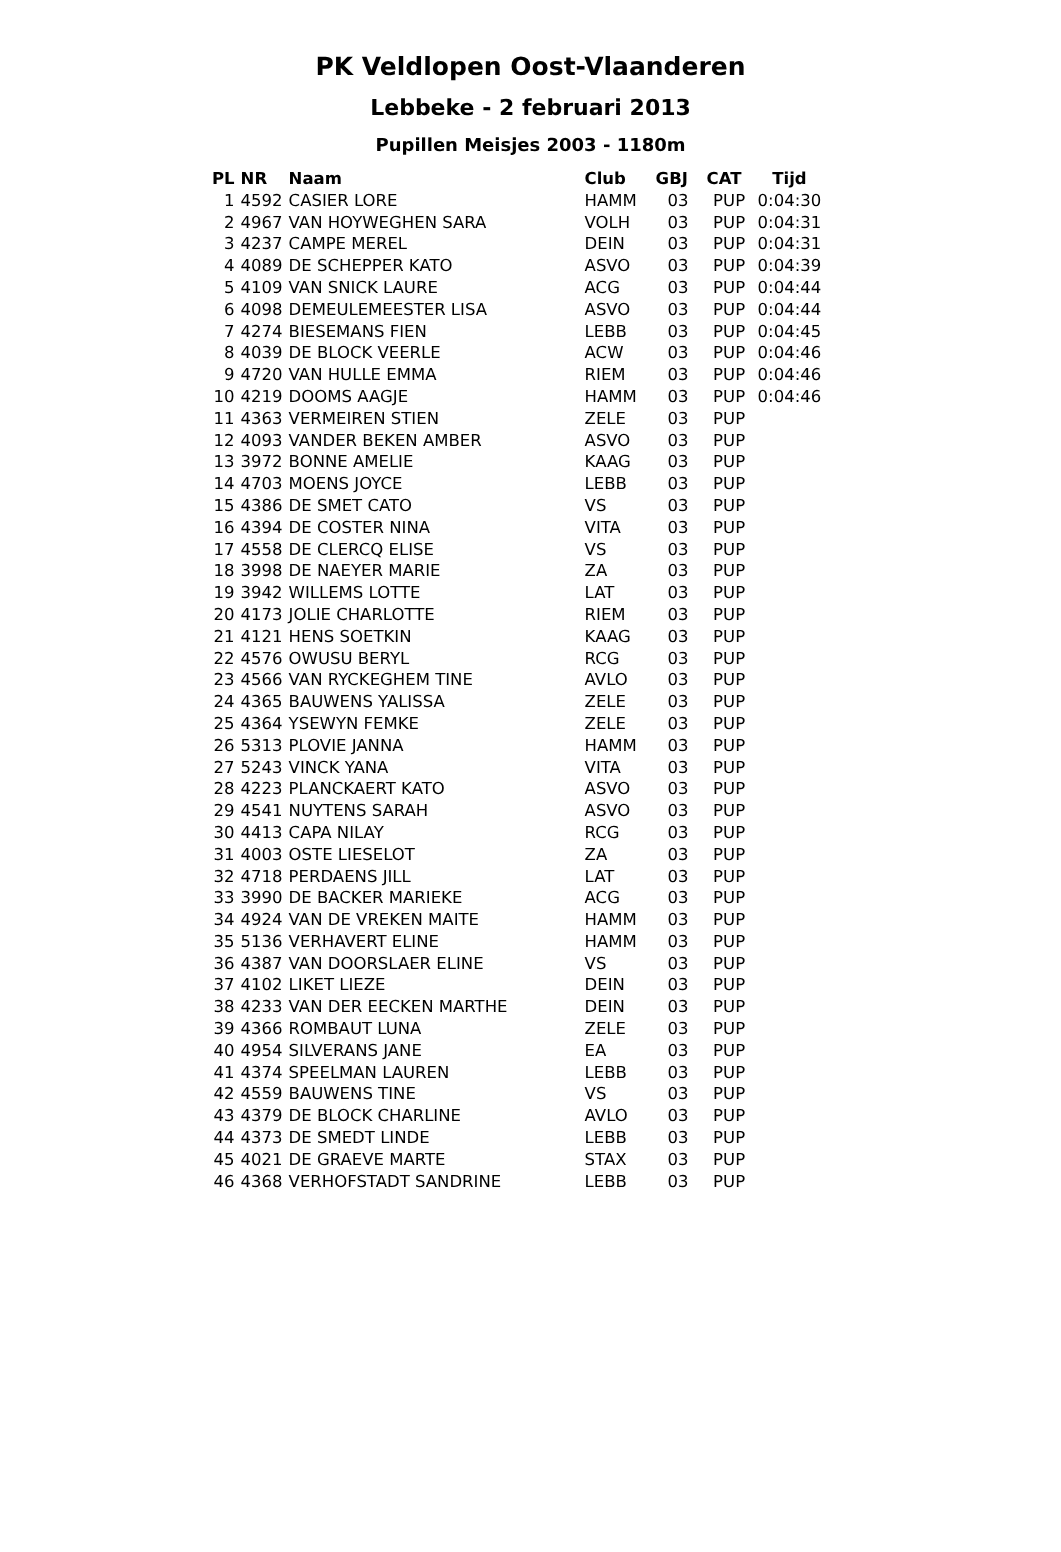PK Veldlopen Oost-Vlaanderen
Lebbeke - 2 februari 2013
Pupillen Meisjes 2003 - 1180m
| PL | NR | Naam | Club | GBJ | CAT | Tijd |
| --- | --- | --- | --- | --- | --- | --- |
| 1 | 4592 | CASIER LORE | HAMM | 03 | PUP | 0:04:30 |
| 2 | 4967 | VAN HOYWEGHEN SARA | VOLH | 03 | PUP | 0:04:31 |
| 3 | 4237 | CAMPE MEREL | DEIN | 03 | PUP | 0:04:31 |
| 4 | 4089 | DE SCHEPPER KATO | ASVO | 03 | PUP | 0:04:39 |
| 5 | 4109 | VAN SNICK LAURE | ACG | 03 | PUP | 0:04:44 |
| 6 | 4098 | DEMEULEMEESTER LISA | ASVO | 03 | PUP | 0:04:44 |
| 7 | 4274 | BIESEMANS FIEN | LEBB | 03 | PUP | 0:04:45 |
| 8 | 4039 | DE BLOCK VEERLE | ACW | 03 | PUP | 0:04:46 |
| 9 | 4720 | VAN HULLE EMMA | RIEM | 03 | PUP | 0:04:46 |
| 10 | 4219 | DOOMS AAGJE | HAMM | 03 | PUP | 0:04:46 |
| 11 | 4363 | VERMEIREN STIEN | ZELE | 03 | PUP | |
| 12 | 4093 | VANDER BEKEN AMBER | ASVO | 03 | PUP | |
| 13 | 3972 | BONNE AMELIE | KAAG | 03 | PUP | |
| 14 | 4703 | MOENS JOYCE | LEBB | 03 | PUP | |
| 15 | 4386 | DE SMET CATO | VS | 03 | PUP | |
| 16 | 4394 | DE COSTER NINA | VITA | 03 | PUP | |
| 17 | 4558 | DE CLERCQ ELISE | VS | 03 | PUP | |
| 18 | 3998 | DE NAEYER MARIE | ZA | 03 | PUP | |
| 19 | 3942 | WILLEMS LOTTE | LAT | 03 | PUP | |
| 20 | 4173 | JOLIE CHARLOTTE | RIEM | 03 | PUP | |
| 21 | 4121 | HENS SOETKIN | KAAG | 03 | PUP | |
| 22 | 4576 | OWUSU BERYL | RCG | 03 | PUP | |
| 23 | 4566 | VAN RYCKEGHEM TINE | AVLO | 03 | PUP | |
| 24 | 4365 | BAUWENS YALISSA | ZELE | 03 | PUP | |
| 25 | 4364 | YSEWYN FEMKE | ZELE | 03 | PUP | |
| 26 | 5313 | PLOVIE JANNA | HAMM | 03 | PUP | |
| 27 | 5243 | VINCK YANA | VITA | 03 | PUP | |
| 28 | 4223 | PLANCKAERT KATO | ASVO | 03 | PUP | |
| 29 | 4541 | NUYTENS SARAH | ASVO | 03 | PUP | |
| 30 | 4413 | CAPA NILAY | RCG | 03 | PUP | |
| 31 | 4003 | OSTE LIESELOT | ZA | 03 | PUP | |
| 32 | 4718 | PERDAENS JILL | LAT | 03 | PUP | |
| 33 | 3990 | DE BACKER MARIEKE | ACG | 03 | PUP | |
| 34 | 4924 | VAN DE VREKEN MAITE | HAMM | 03 | PUP | |
| 35 | 5136 | VERHAVERT ELINE | HAMM | 03 | PUP | |
| 36 | 4387 | VAN DOORSLAER ELINE | VS | 03 | PUP | |
| 37 | 4102 | LIKET LIEZE | DEIN | 03 | PUP | |
| 38 | 4233 | VAN DER EECKEN MARTHE | DEIN | 03 | PUP | |
| 39 | 4366 | ROMBAUT LUNA | ZELE | 03 | PUP | |
| 40 | 4954 | SILVERANS JANE | EA | 03 | PUP | |
| 41 | 4374 | SPEELMAN LAUREN | LEBB | 03 | PUP | |
| 42 | 4559 | BAUWENS TINE | VS | 03 | PUP | |
| 43 | 4379 | DE BLOCK CHARLINE | AVLO | 03 | PUP | |
| 44 | 4373 | DE SMEDT LINDE | LEBB | 03 | PUP | |
| 45 | 4021 | DE GRAEVE MARTE | STAX | 03 | PUP | |
| 46 | 4368 | VERHOFSTADT SANDRINE | LEBB | 03 | PUP | |